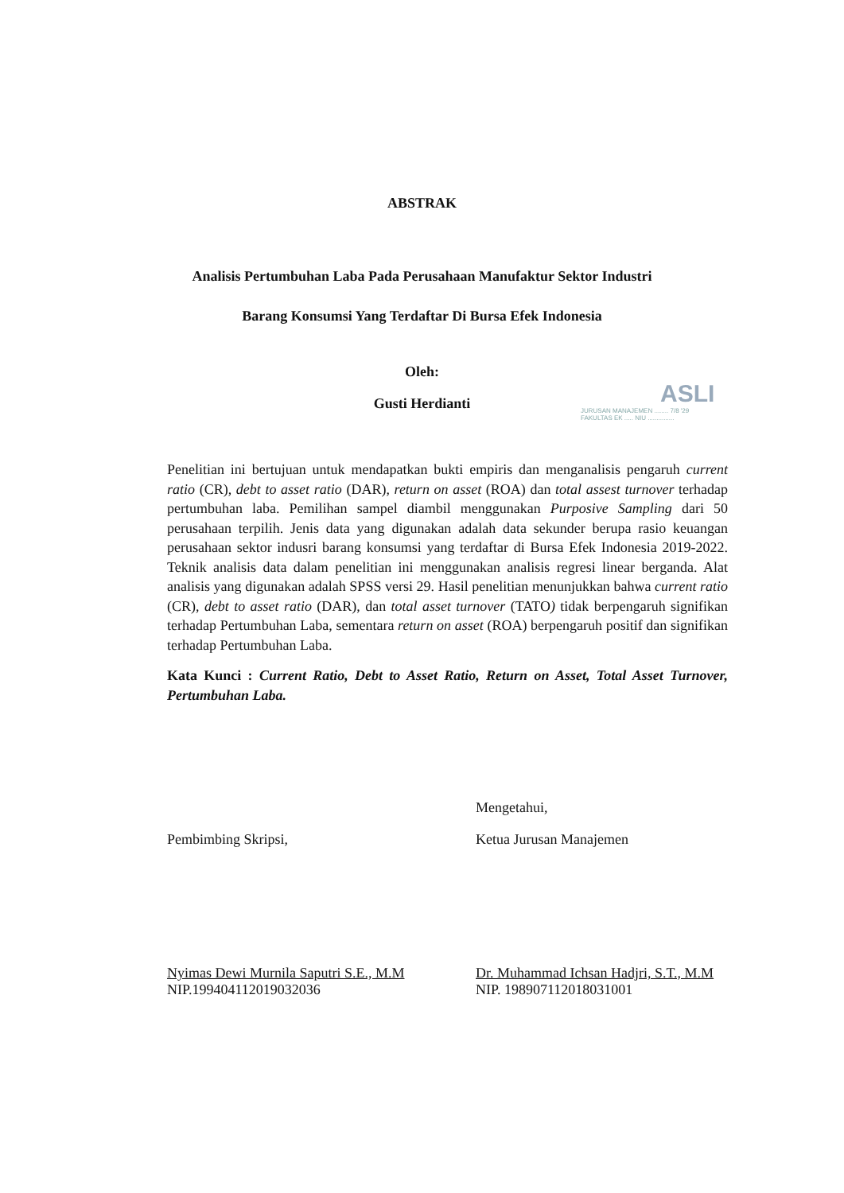ABSTRAK
Analisis Pertumbuhan Laba Pada Perusahaan Manufaktur Sektor Industri
Barang Konsumsi Yang Terdaftar Di Bursa Efek Indonesia
Oleh:
Gusti Herdianti
ASLI
JURUSAN MANAJEMEN ........ 7/8 '29
FAKULTAS EK ..... NIU ...............
Penelitian ini bertujuan untuk mendapatkan bukti empiris dan menganalisis pengaruh current ratio (CR), debt to asset ratio (DAR), return on asset (ROA) dan total assest turnover terhadap pertumbuhan laba. Pemilihan sampel diambil menggunakan Purposive Sampling dari 50 perusahaan terpilih. Jenis data yang digunakan adalah data sekunder berupa rasio keuangan perusahaan sektor indusri barang konsumsi yang terdaftar di Bursa Efek Indonesia 2019-2022. Teknik analisis data dalam penelitian ini menggunakan analisis regresi linear berganda. Alat analisis yang digunakan adalah SPSS versi 29. Hasil penelitian menunjukkan bahwa current ratio (CR), debt to asset ratio (DAR), dan total asset turnover (TATO) tidak berpengaruh signifikan terhadap Pertumbuhan Laba, sementara return on asset (ROA) berpengaruh positif dan signifikan terhadap Pertumbuhan Laba.
Kata Kunci : Current Ratio, Debt to Asset Ratio, Return on Asset, Total Asset Turnover, Pertumbuhan Laba.
Mengetahui,
Pembimbing Skripsi, Ketua Jurusan Manajemen
Nyimas Dewi Murnila Saputri S.E., M.M
NIP.199404112019032036
Dr. Muhammad Ichsan Hadjri, S.T., M.M
NIP. 198907112018031001